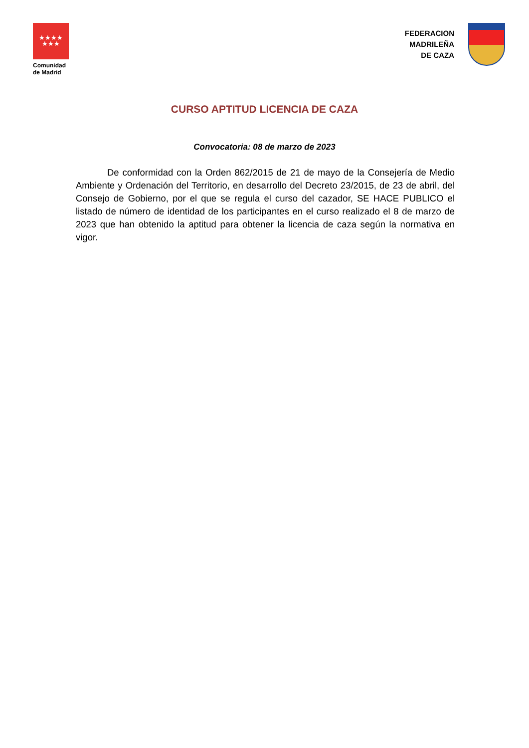★★★★
★★★
Comunidad
de Madrid
FEDERACION
MADRILEÑA
DE CAZA
CURSO APTITUD LICENCIA DE CAZA
Convocatoria: 08 de marzo de 2023
De conformidad con la Orden 862/2015 de 21 de mayo de la Consejería de Medio Ambiente y Ordenación del Territorio, en desarrollo del Decreto 23/2015, de 23 de abril, del Consejo de Gobierno, por el que se regula el curso del cazador, SE HACE PUBLICO el listado de número de identidad de los participantes en el curso realizado el 8 de marzo de 2023 que han obtenido la aptitud para obtener la licencia de caza según la normativa en vigor.